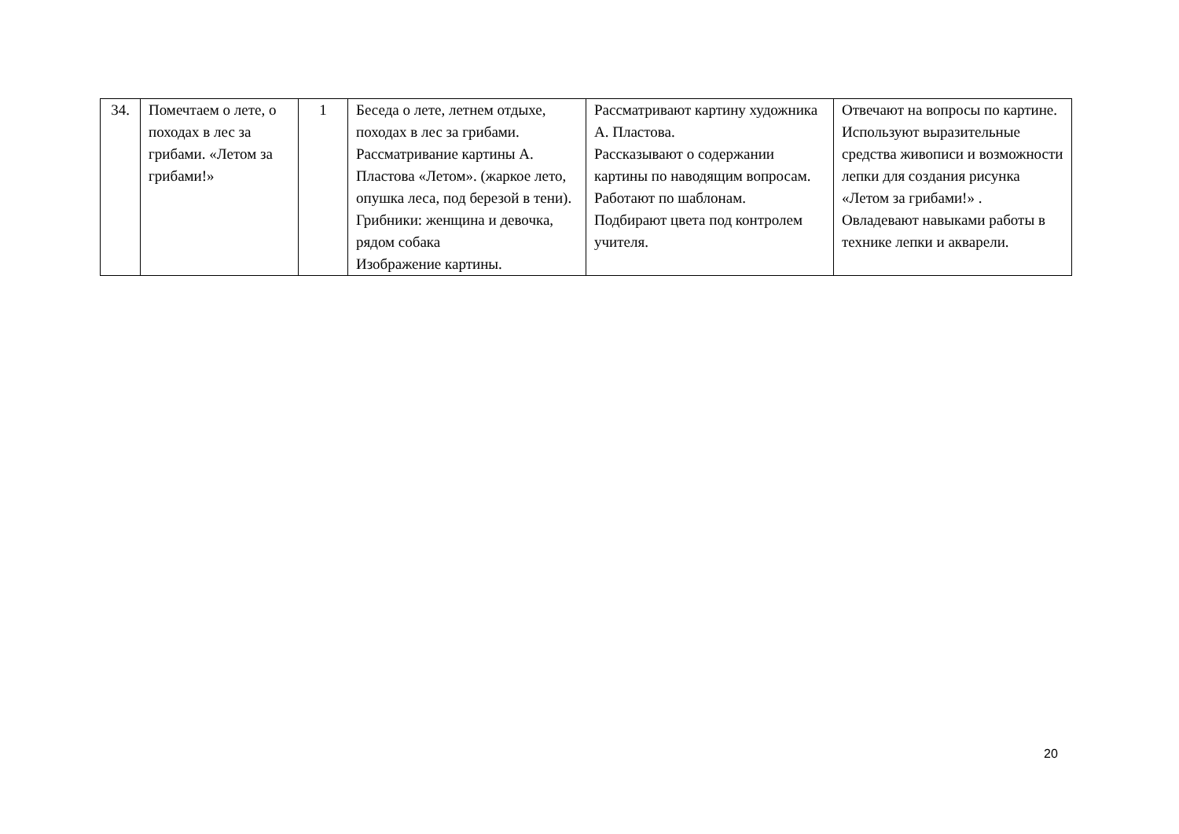| 34. | Помечтаем о лете, о походах в лес за грибами. «Летом за грибами!» | 1 | Беседа о лете, летнем отдыхе, походах в лес за грибами. Рассматривание картины А. Пластова «Летом». (жаркое лето, опушка леса, под березой в тени). Грибники: женщина и девочка, рядом собака Изображение картины. | Рассматривают картину художника А. Пластова. Рассказывают о содержании картины по наводящим вопросам. Работают по шаблонам. Подбирают цвета под контролем учителя. | Отвечают на вопросы по картине. Используют выразительные средства живописи и возможности лепки для создания рисунка «Летом за грибами!» . Овладевают навыками работы в технике лепки и акварели. |
20